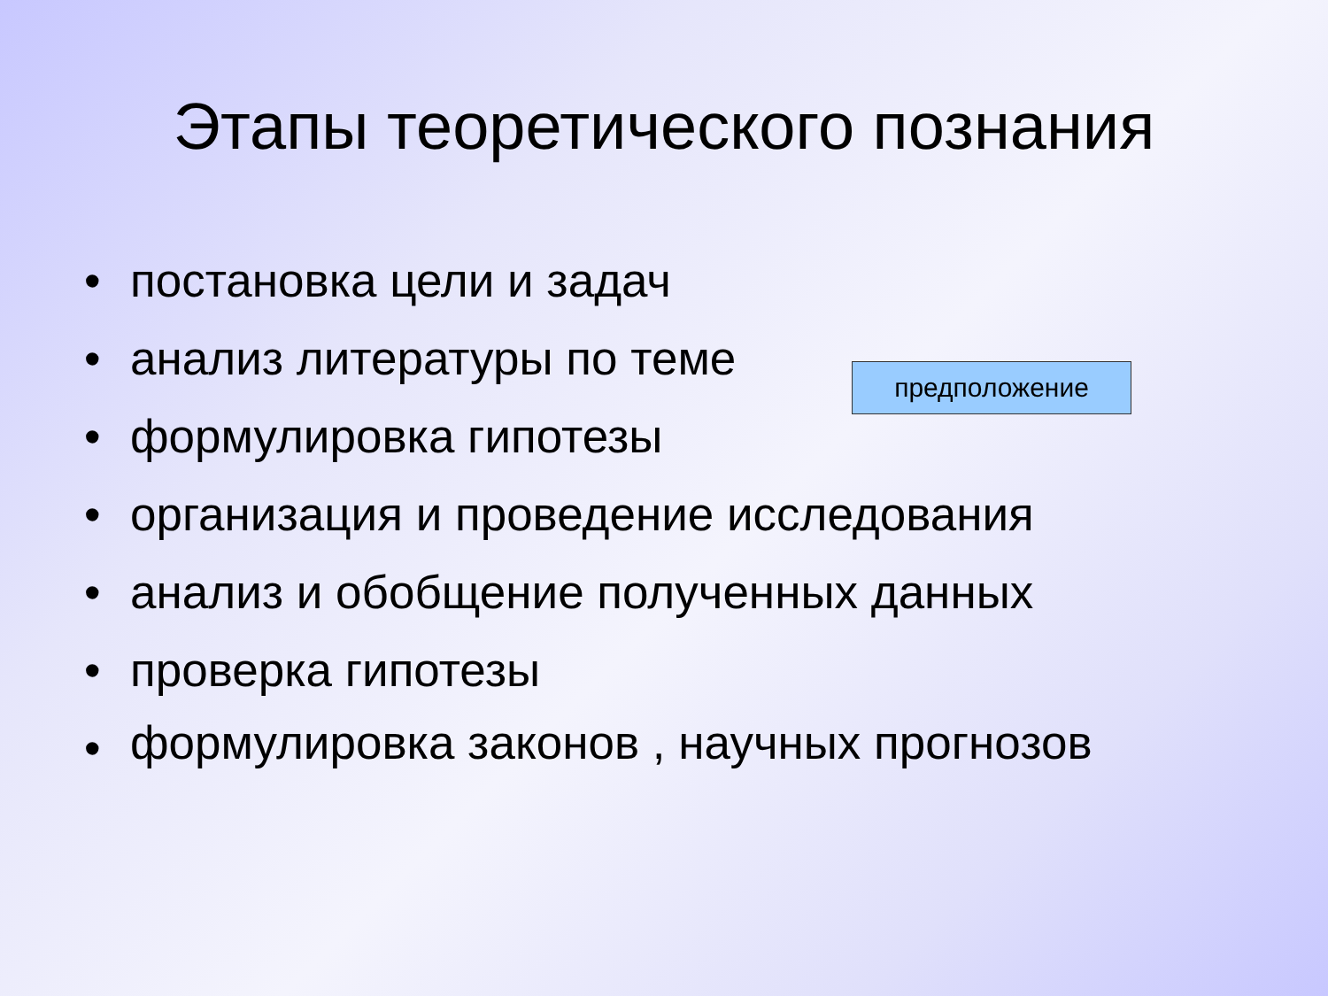Этапы теоретического познания
• постановка цели и задач
• анализ литературы по теме
• формулировка гипотезы
• организация и проведение исследования
• анализ и обобщение полученных данных
• проверка гипотезы
• формулировка законов , научных прогнозов
предположение